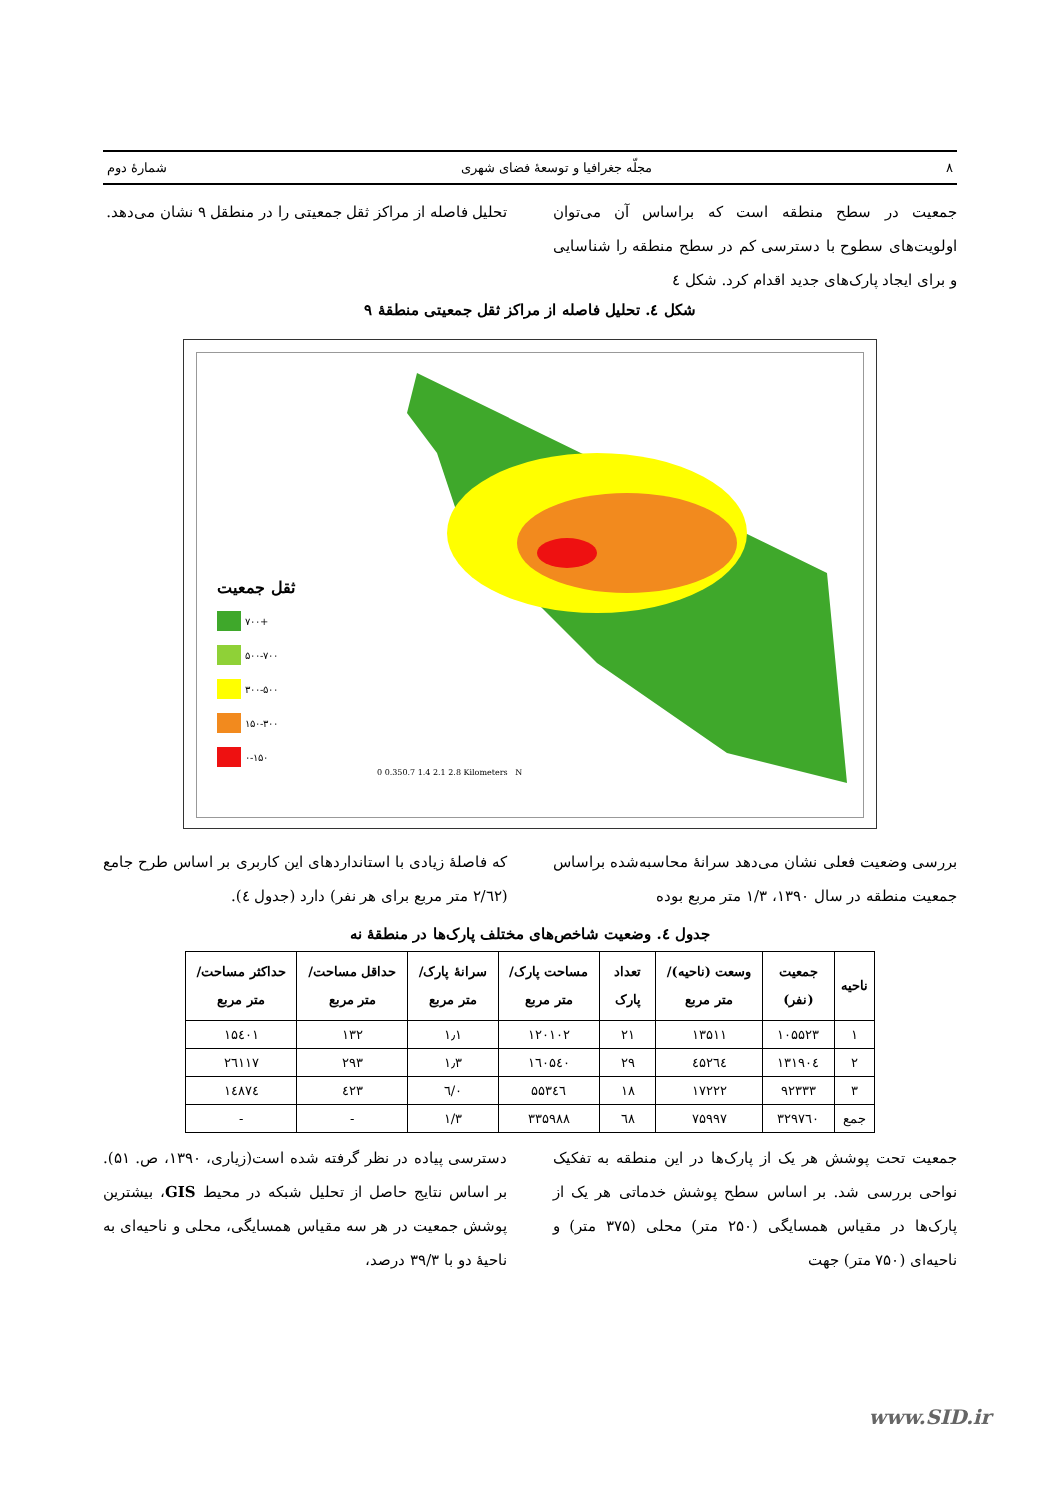۸ مجلّه جغرافیا و توسعهٔ فضای شهری شمارهٔ دوم
جمعیت در سطح منطقه است که براساس آن می‌توان اولویت‌های سطوح با دسترسی کم در سطح منطقه را شناسایی و برای ایجاد پارک‌های جدید اقدام کرد. شکل ٤
تحلیل فاصله از مراکز ثقل جمعیتی را در منطقل ۹ نشان می‌دهد.
شکل ٤. تحلیل فاصله از مراکز ثقل جمعیتی منطقهٔ ۹
ثقل جمعیت
۷۰۰+
۵۰۰-۷۰۰
۳۰۰-۵۰۰
۱۵۰-۳۰۰
۰-۱۵۰
0 0.350.7 1.4 2.1 2.8 Kilometers N
بررسی وضعیت فعلی نشان می‌دهد سرانهٔ محاسبه‌شده براساس جمعیت منطقه در سال ۱۳۹۰، ۱/۳ متر مربع بوده
که فاصلهٔ زیادی با استانداردهای این کاربری بر اساس طرح جامع (۲/٦۲ متر مربع برای هر نفر) دارد (جدول ٤).
جدول ٤. وضعیت شاخص‌های مختلف پارک‌ها در منطقهٔ نه
| ناحیه | جمعیت (نفر) | وسعت (ناحیه)/ متر مربع | تعداد پارک | مساحت پارک/متر مربع | سرانهٔ پارک/متر مربع | حداقل مساحت/ متر مربع | حداکثر مساحت/ متر مربع |
| --- | --- | --- | --- | --- | --- | --- | --- |
| ۱ | ۱۰۵۵۲۳ | ۱۳۵۱۱ | ۲۱ | ۱۲۰۱۰۲ | ۱٫۱ | ۱۳۲ | ۱۵٤۰۱ |
| ۲ | ۱۳۱۹۰٤ | ٤۵۲٦٤ | ۲۹ | ۱٦۰۵٤۰ | ۱٫۳ | ۲۹۳ | ۲٦۱۱۷ |
| ۳ | ۹۲۳۳۳ | ۱۷۲۲۲ | ۱۸ | ۵۵۳٤٦ | ۰/٦ | ٤۲۳ | ۱٤۸۷٤ |
| جمع | ۳۲۹۷٦۰ | ۷۵۹۹۷ | ٦۸ | ۳۳۵۹۸۸ | ۱/۳ | - | - |
جمعیت تحت پوشش هر یک از پارک‌ها در این منطقه به تفکیک نواحی بررسی شد. بر اساس سطح پوشش خدماتی هر یک از پارک‌ها در مقیاس همسایگی (۲۵۰ متر) محلی (۳۷۵ متر) و ناحیه‌ای (۷۵۰ متر) جهت
دسترسی پیاده در نظر گرفته شده است(زیاری، ۱۳۹۰، ص. ۵۱). بر اساس نتایج حاصل از تحلیل شبکه در محیط GIS، بیشترین پوشش جمعیت در هر سه مقیاس همسایگی، محلی و ناحیه‌ای به ناحیهٔ دو با ۳۹/۳ درصد،
www.SID.ir